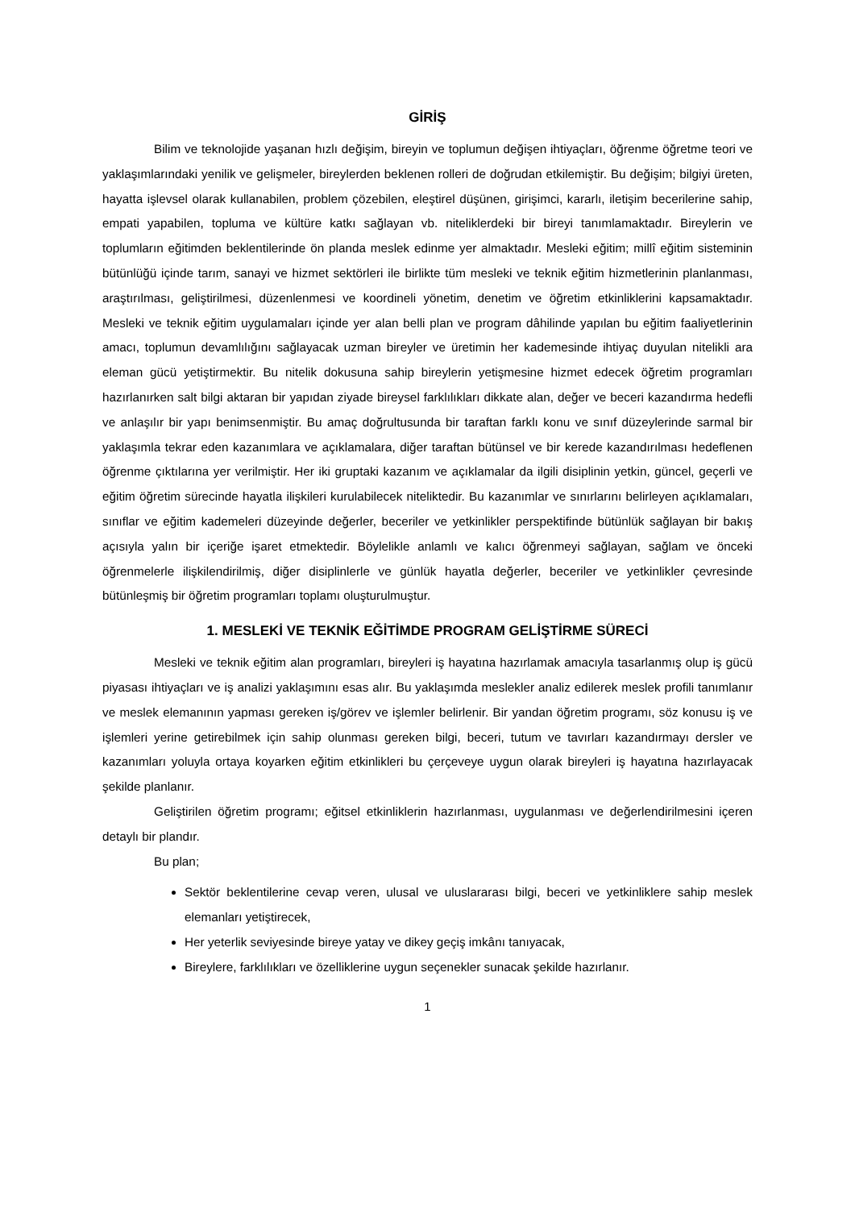GİRİŞ
Bilim ve teknolojide yaşanan hızlı değişim, bireyin ve toplumun değişen ihtiyaçları, öğrenme öğretme teori ve yaklaşımlarındaki yenilik ve gelişmeler, bireylerden beklenen rolleri de doğrudan etkilemiştir. Bu değişim; bilgiyi üreten, hayatta işlevsel olarak kullanabilen, problem çözebilen, eleştirel düşünen, girişimci, kararlı, iletişim becerilerine sahip, empati yapabilen, topluma ve kültüre katkı sağlayan vb. niteliklerdeki bir bireyi tanımlamaktadır. Bireylerin ve toplumların eğitimden beklentilerinde ön planda meslek edinme yer almaktadır. Mesleki eğitim; millî eğitim sisteminin bütünlüğü içinde tarım, sanayi ve hizmet sektörleri ile birlikte tüm mesleki ve teknik eğitim hizmetlerinin planlanması, araştırılması, geliştirilmesi, düzenlenmesi ve koordineli yönetim, denetim ve öğretim etkinliklerini kapsamaktadır. Mesleki ve teknik eğitim uygulamaları içinde yer alan belli plan ve program dâhilinde yapılan bu eğitim faaliyetlerinin amacı, toplumun devamlılığını sağlayacak uzman bireyler ve üretimin her kademesinde ihtiyaç duyulan nitelikli ara eleman gücü yetiştirmektir. Bu nitelik dokusuna sahip bireylerin yetişmesine hizmet edecek öğretim programları hazırlanırken salt bilgi aktaran bir yapıdan ziyade bireysel farklılıkları dikkate alan, değer ve beceri kazandırma hedefli ve anlaşılır bir yapı benimsenmiştir. Bu amaç doğrultusunda bir taraftan farklı konu ve sınıf düzeylerinde sarmal bir yaklaşımla tekrar eden kazanımlara ve açıklamalara, diğer taraftan bütünsel ve bir kerede kazandırılması hedeflenen öğrenme çıktılarına yer verilmiştir. Her iki gruptaki kazanım ve açıklamalar da ilgili disiplinin yetkin, güncel, geçerli ve eğitim öğretim sürecinde hayatla ilişkileri kurulabilecek niteliktedir. Bu kazanımlar ve sınırlarını belirleyen açıklamaları, sınıflar ve eğitim kademeleri düzeyinde değerler, beceriler ve yetkinlikler perspektifinde bütünlük sağlayan bir bakış açısıyla yalın bir içeriğe işaret etmektedir. Böylelikle anlamlı ve kalıcı öğrenmeyi sağlayan, sağlam ve önceki öğrenmelerle ilişkilendirilmiş, diğer disiplinlerle ve günlük hayatla değerler, beceriler ve yetkinlikler çevresinde bütünleşmiş bir öğretim programları toplamı oluşturulmuştur.
1. MESLEKİ VE TEKNİK EĞİTİMDE PROGRAM GELİŞTİRME SÜRECİ
Mesleki ve teknik eğitim alan programları, bireyleri iş hayatına hazırlamak amacıyla tasarlanmış olup iş gücü piyasası ihtiyaçları ve iş analizi yaklaşımını esas alır. Bu yaklaşımda meslekler analiz edilerek meslek profili tanımlanır ve meslek elemanının yapması gereken iş/görev ve işlemler belirlenir. Bir yandan öğretim programı, söz konusu iş ve işlemleri yerine getirebilmek için sahip olunması gereken bilgi, beceri, tutum ve tavırları kazandırmayı dersler ve kazanımları yoluyla ortaya koyarken eğitim etkinlikleri bu çerçeveye uygun olarak bireyleri iş hayatına hazırlayacak şekilde planlanır.
Geliştirilen öğretim programı; eğitsel etkinliklerin hazırlanması, uygulanması ve değerlendirilmesini içeren detaylı bir plandır.
Bu plan;
Sektör beklentilerine cevap veren, ulusal ve uluslararası bilgi, beceri ve yetkinliklere sahip meslek elemanları yetiştirecek,
Her yeterlik seviyesinde bireye yatay ve dikey geçiş imkânı tanıyacak,
Bireylere, farklılıkları ve özelliklerine uygun seçenekler sunacak şekilde hazırlanır.
1